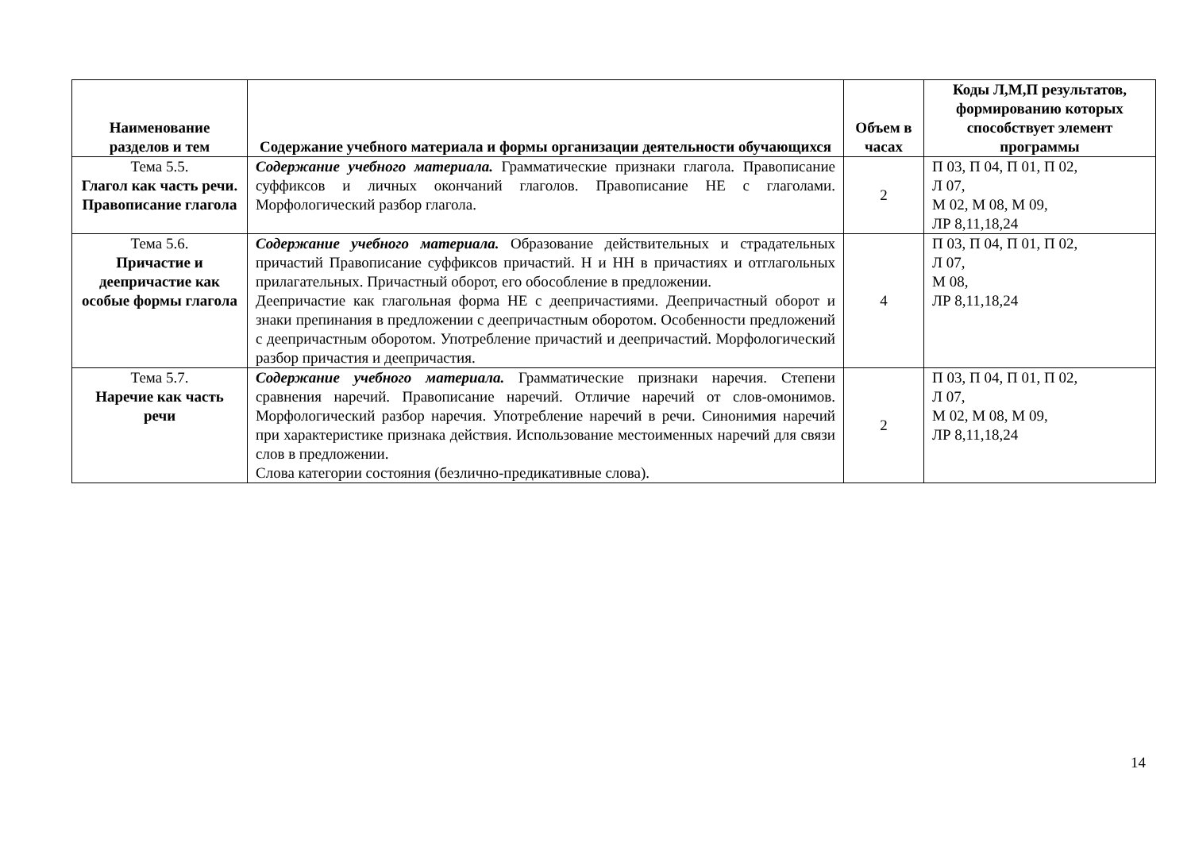| Наименование разделов и тем | Содержание учебного материала и формы организации деятельности обучающихся | Объем в часах | Коды Л,М,П результатов, формированию которых способствует элемент программы |
| --- | --- | --- | --- |
| Тема 5.5. Глагол как часть речи. Правописание глагола | Содержание учебного материала. Грамматические признаки глагола. Правописание суффиксов и личных окончаний глаголов. Правописание НЕ с глаголами. Морфологический разбор глагола. | 2 | П 03, П 04, П 01, П 02, Л 07, М 02, М 08, М 09, ЛР 8,11,18,24 |
| Тема 5.6. Причастие и деепричастие как особые формы глагола | Содержание учебного материала. Образование действительных и страдательных причастий Правописание суффиксов причастий. Н и НН в причастиях и отглагольных прилагательных. Причастный оборот, его обособление в предложении. Деепричастие как глагольная форма НЕ с деепричастиями. Деепричастный оборот и знаки препинания в предложении с деепричастным оборотом. Особенности предложений с деепричастным оборотом. Употребление причастий и деепричастий. Морфологический разбор причастия и деепричастия. | 4 | П 03, П 04, П 01, П 02, Л 07, М 08, ЛР 8,11,18,24 |
| Тема 5.7. Наречие как часть речи | Содержание учебного материала. Грамматические признаки наречия. Степени сравнения наречий. Правописание наречий. Отличие наречий от слов-омонимов. Морфологический разбор наречия. Употребление наречий в речи. Синонимия наречий при характеристике признака действия. Использование местоименных наречий для связи слов в предложении. Слова категории состояния (безлично-предикативные слова). | 2 | П 03, П 04, П 01, П 02, Л 07, М 02, М 08, М 09, ЛР 8,11,18,24 |
14